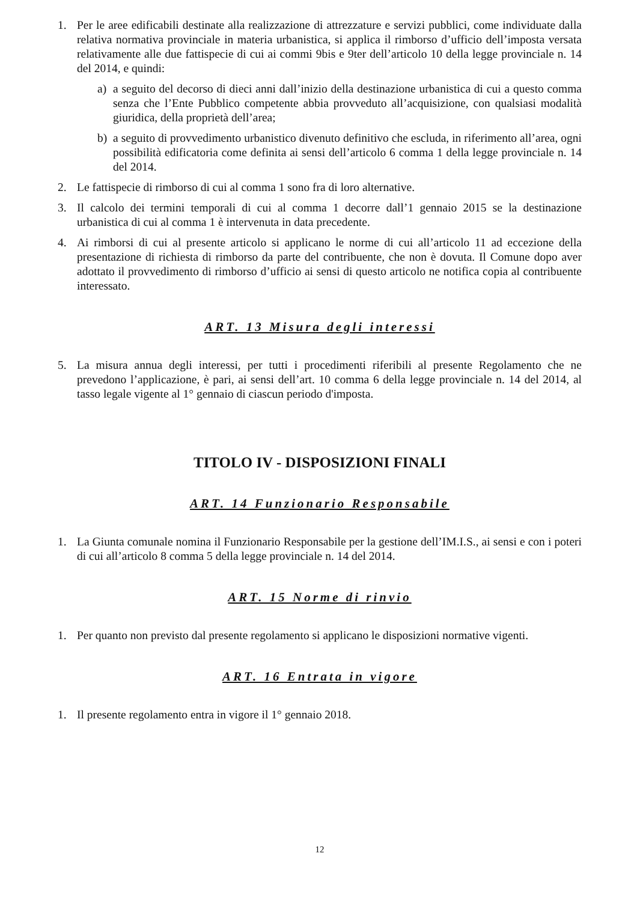1. Per le aree edificabili destinate alla realizzazione di attrezzature e servizi pubblici, come individuate dalla relativa normativa provinciale in materia urbanistica, si applica il rimborso d’ufficio dell’imposta versata relativamente alle due fattispecie di cui ai commi 9bis e 9ter dell’articolo 10 della legge provinciale n. 14 del 2014, e quindi:
a) a seguito del decorso di dieci anni dall’inizio della destinazione urbanistica di cui a questo comma senza che l’Ente Pubblico competente abbia provveduto all’acquisizione, con qualsiasi modalità giuridica, della proprietà dell’area;
b) a seguito di provvedimento urbanistico divenuto definitivo che escluda, in riferimento all’area, ogni possibilità edificatoria come definita ai sensi dell’articolo 6 comma 1 della legge provinciale n. 14 del 2014.
2. Le fattispecie di rimborso di cui al comma 1 sono fra di loro alternative.
3. Il calcolo dei termini temporali di cui al comma 1 decorre dall’1 gennaio 2015 se la destinazione urbanistica di cui al comma 1 è intervenuta in data precedente.
4. Ai rimborsi di cui al presente articolo si applicano le norme di cui all’articolo 11 ad eccezione della presentazione di richiesta di rimborso da parte del contribuente, che non è dovuta. Il Comune dopo aver adottato il provvedimento di rimborso d’ufficio ai sensi di questo articolo ne notifica copia al contribuente interessato.
ART. 13 Misura degli interessi
5. La misura annua degli interessi, per tutti i procedimenti riferibili al presente Regolamento che ne prevedono l’applicazione, è pari, ai sensi dell’art. 10 comma 6 della legge provinciale n. 14 del 2014, al tasso legale vigente al 1° gennaio di ciascun periodo d'imposta.
TITOLO IV - DISPOSIZIONI FINALI
ART. 14 Funzionario Responsabile
1. La Giunta comunale nomina il Funzionario Responsabile per la gestione dell’IM.I.S., ai sensi e con i poteri di cui all’articolo 8 comma 5 della legge provinciale n. 14 del 2014.
ART. 15 Norme di rinvio
1. Per quanto non previsto dal presente regolamento si applicano le disposizioni normative vigenti.
ART. 16 Entrata in vigore
1. Il presente regolamento entra in vigore il 1° gennaio 2018.
12